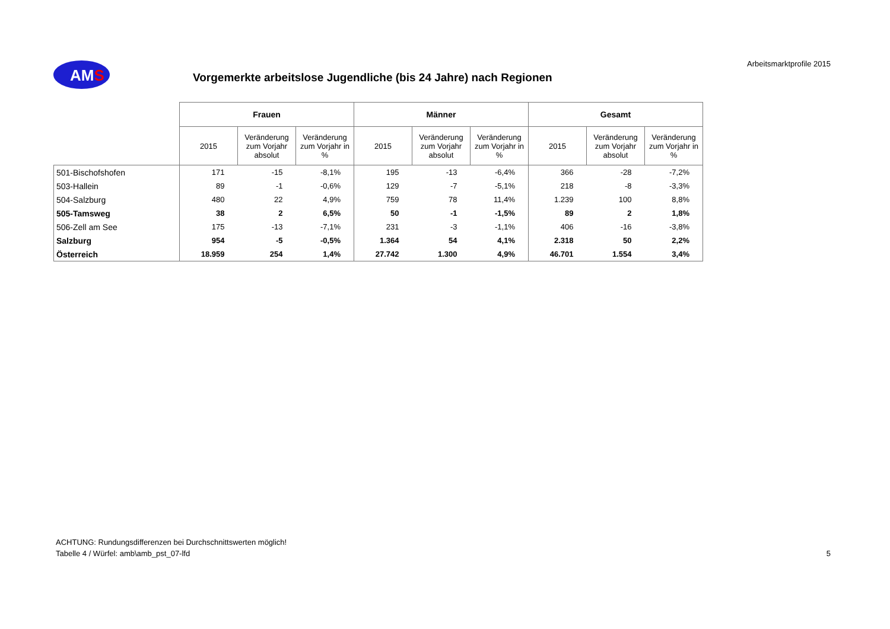AMS
Vorgemerkte arbeitslose Jugendliche (bis 24 Jahre) nach Regionen
Arbeitsmarktprofile 2015
| | Frauen | | | Männer | | | Gesamt | | |
| | 2015 | Veränderung zum Vorjahr absolut | Veränderung zum Vorjahr in % | 2015 | Veränderung zum Vorjahr absolut | Veränderung zum Vorjahr in % | 2015 | Veränderung zum Vorjahr absolut | Veränderung zum Vorjahr in % |
| 501-Bischofshofen | 171 | -15 | -8,1% | 195 | -13 | -6,4% | 366 | -28 | -7,2% |
| 503-Hallein | 89 | -1 | -0,6% | 129 | -7 | -5,1% | 218 | -8 | -3,3% |
| 504-Salzburg | 480 | 22 | 4,9% | 759 | 78 | 11,4% | 1.239 | 100 | 8,8% |
| 505-Tamsweg | 38 | 2 | 6,5% | 50 | -1 | -1,5% | 89 | 2 | 1,8% |
| 506-Zell am See | 175 | -13 | -7,1% | 231 | -3 | -1,1% | 406 | -16 | -3,8% |
| Salzburg | 954 | -5 | -0,5% | 1.364 | 54 | 4,1% | 2.318 | 50 | 2,2% |
| Österreich | 18.959 | 254 | 1,4% | 27.742 | 1.300 | 4,9% | 46.701 | 1.554 | 3,4% |
ACHTUNG: Rundungsdifferenzen bei Durchschnittswerten möglich!
Tabelle 4 / Würfel: amb\amb_pst_07-lfd
5